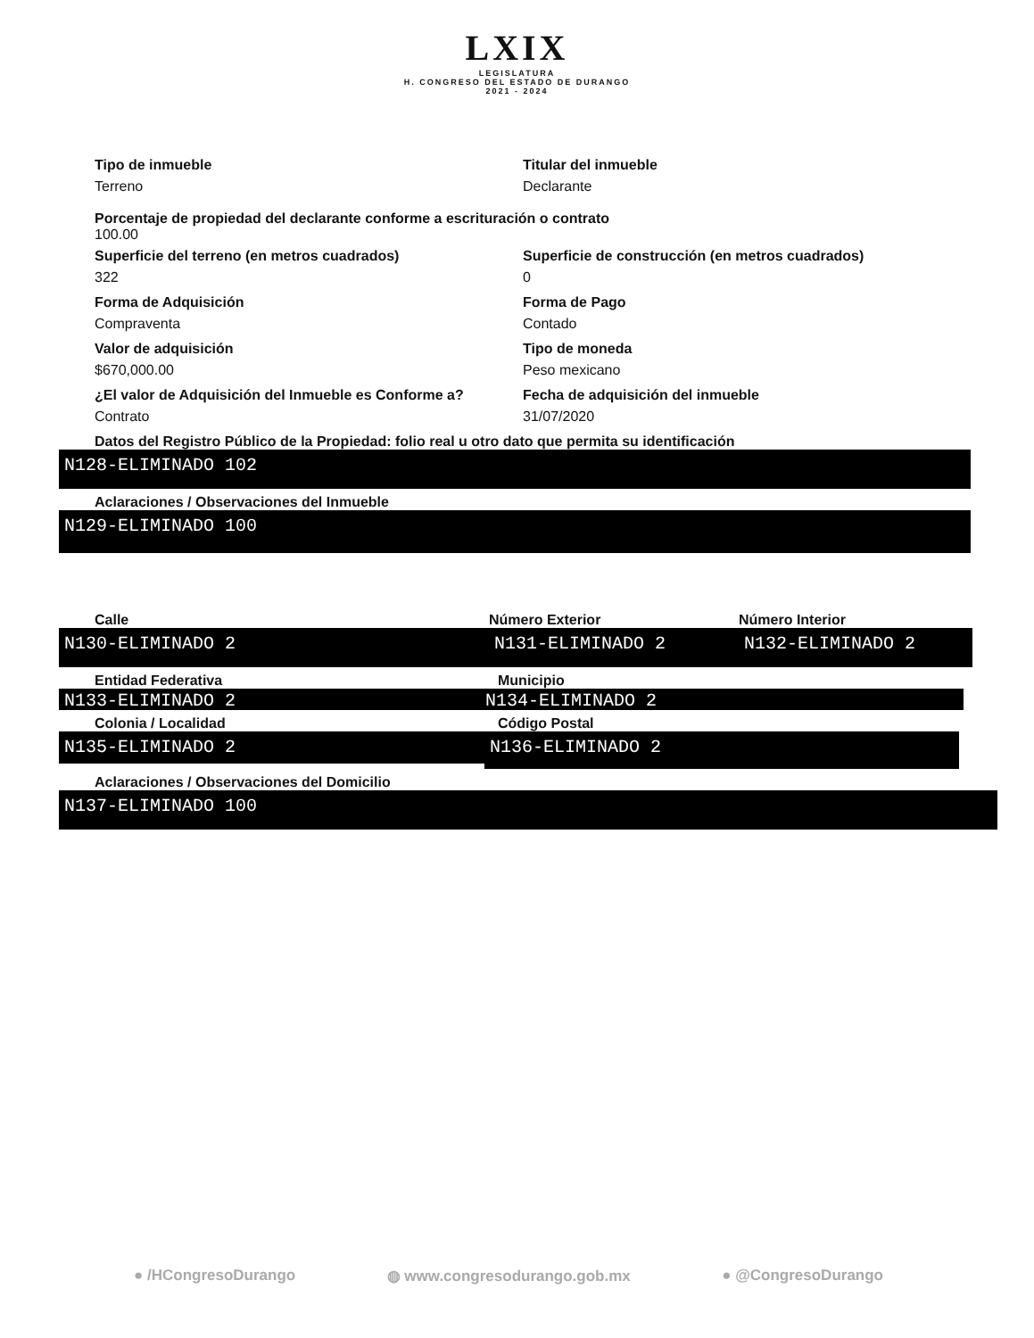LXIX LEGISLATURA H. CONGRESO DEL ESTADO DE DURANGO 2021 - 2024
Tipo de inmueble
Terreno
Titular del inmueble
Declarante
Porcentaje de propiedad del declarante conforme a escrituración o contrato
100.00
Superficie del terreno (en metros cuadrados)
322
Superficie de construcción (en metros cuadrados)
0
Forma de Adquisición
Compraventa
Forma de Pago
Contado
Valor de adquisición
$670,000.00
Tipo de moneda
Peso mexicano
¿El valor de Adquisición del Inmueble es Conforme a?
Contrato
Fecha de adquisición del inmueble
31/07/2020
Datos del Registro Público de la Propiedad: folio real u otro dato que permita su identificación
N128-ELIMINADO 102
Aclaraciones / Observaciones del Inmueble
N129-ELIMINADO 100
Calle
N130-ELIMINADO 2
Número Exterior
N131-ELIMINADO 2
Número Interior
N132-ELIMINADO 2
Entidad Federativa
N133-ELIMINADO 2
Municipio
N134-ELIMINADO 2
Colonia / Localidad
N135-ELIMINADO 2
Código Postal
N136-ELIMINADO 2
Aclaraciones / Observaciones del Domicilio
N137-ELIMINADO 100
● /HCongresoDurango ◍ www.congresodurango.gob.mx ● @CongresoDurango